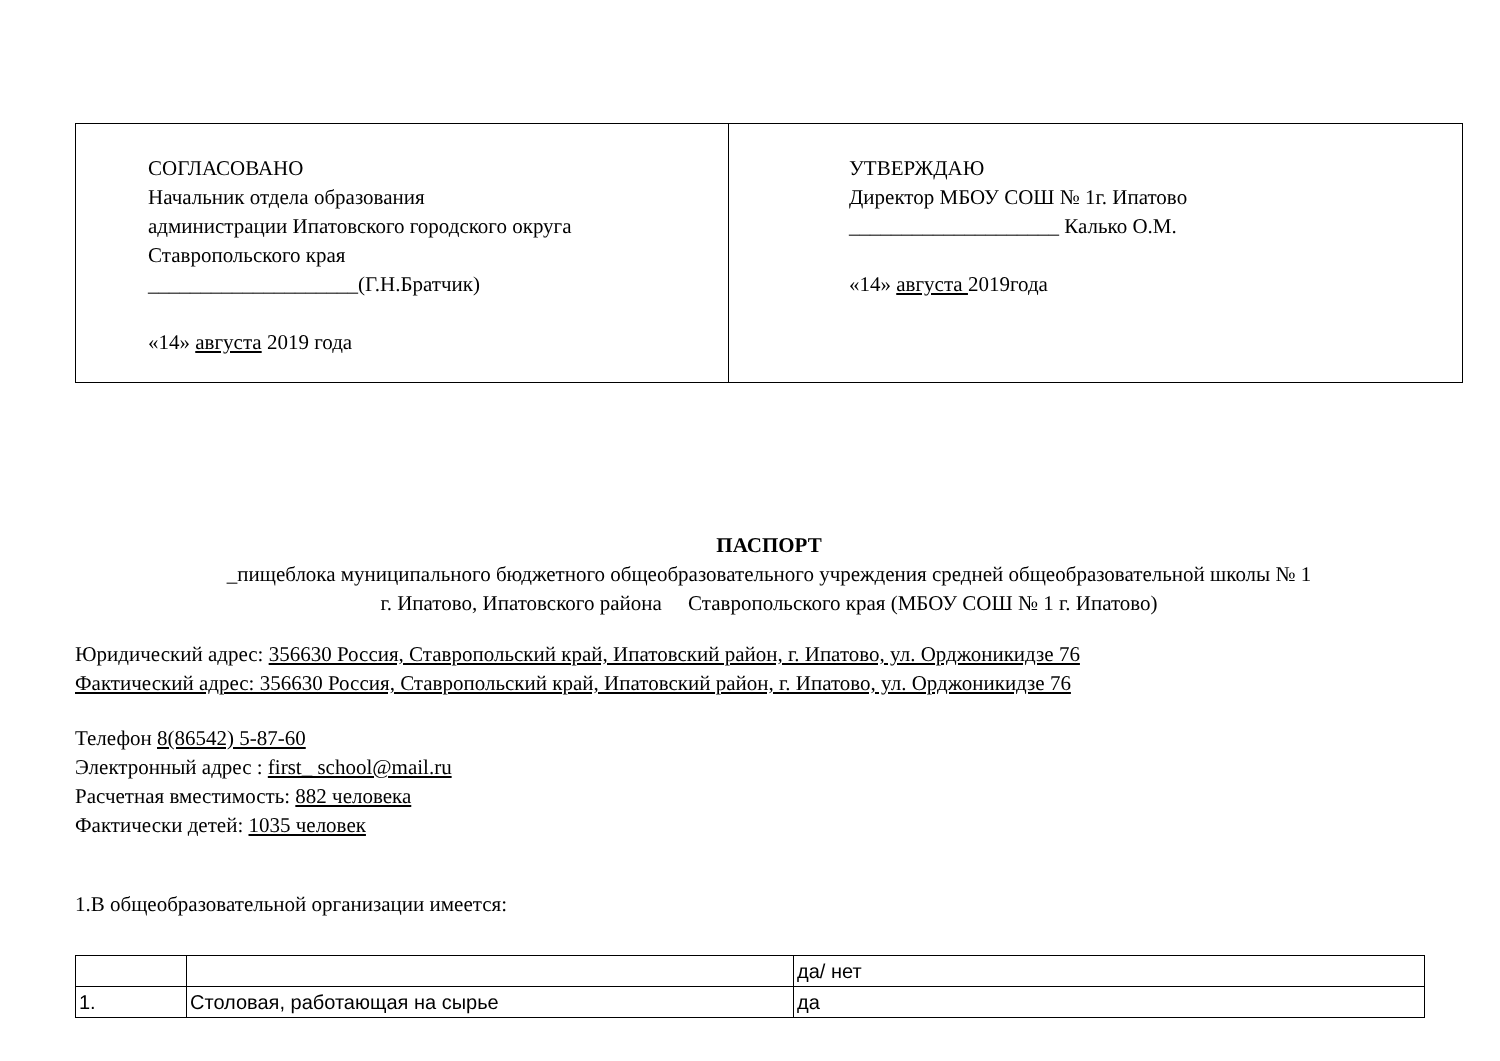| СОГЛАСОВАНО Начальник отдела образования администрации Ипатовского городского округа Ставропольского края ____________________(Г.Н.Братчик) «14» августа 2019 года | УТВЕРЖДАЮ Директор МБОУ СОШ № 1г. Ипатово ____________________ Калько О.М. «14» августа 2019года |
ПАСПОРТ
_пищеблока муниципального бюджетного общеобразовательного учреждения средней общеобразовательной школы № 1
г. Ипатово, Ипатовского района Ставропольского края (МБОУ СОШ № 1 г. Ипатово)
Юридический адрес: 356630 Россия, Ставропольский край, Ипатовский район, г. Ипатово, ул. Орджоникидзе 76
Фактический адрес: 356630 Россия, Ставропольский край, Ипатовский район, г. Ипатово, ул. Орджоникидзе 76
Телефон 8(86542) 5-87-60
Электронный адрес : first_ school@mail.ru
Расчетная вместимость: 882 человека
Фактически детей: 1035 человек
1.В общеобразовательной организации имеется:
| | | да/ нет |
| 1. | Столовая, работающая на сырье | да |